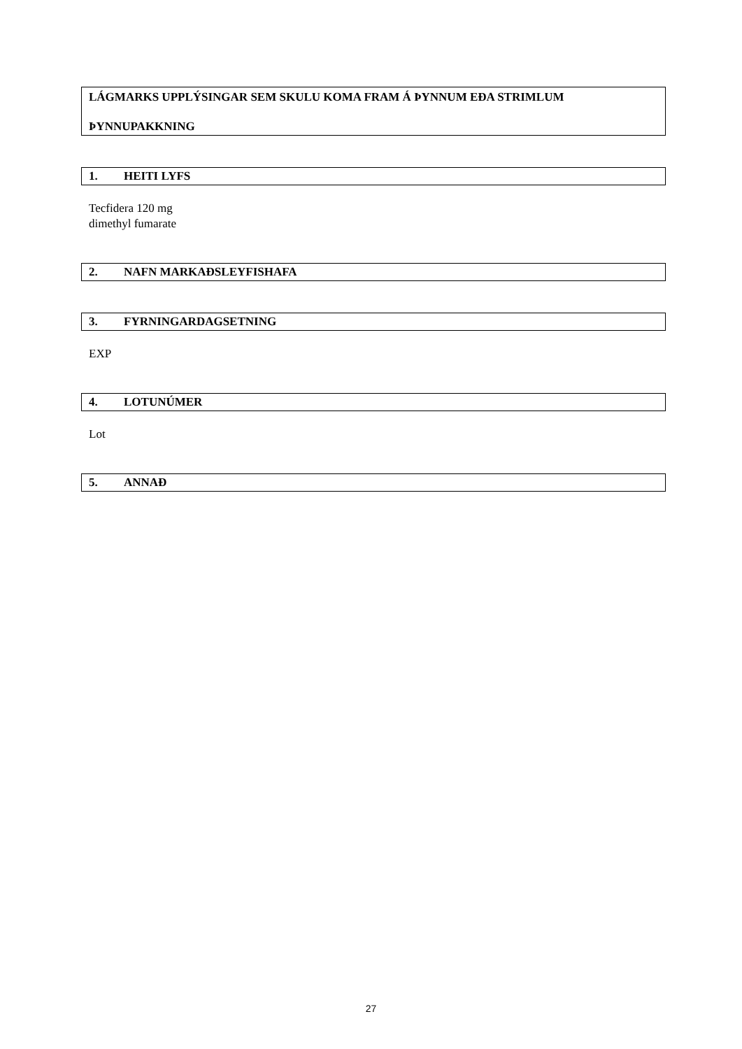LÁGMARKS UPPLÝSINGAR SEM SKULU KOMA FRAM Á ÞYNNUM EÐA STRIMLUM
ÞYNNUPAKKNING
1. HEITI LYFS
Tecfidera 120 mg
dimethyl fumarate
2. NAFN MARKAÐSLEYFISHAFA
3. FYRNINGARDAGSETNING
EXP
4. LOTUNÚMER
Lot
5. ANNAÐ
27